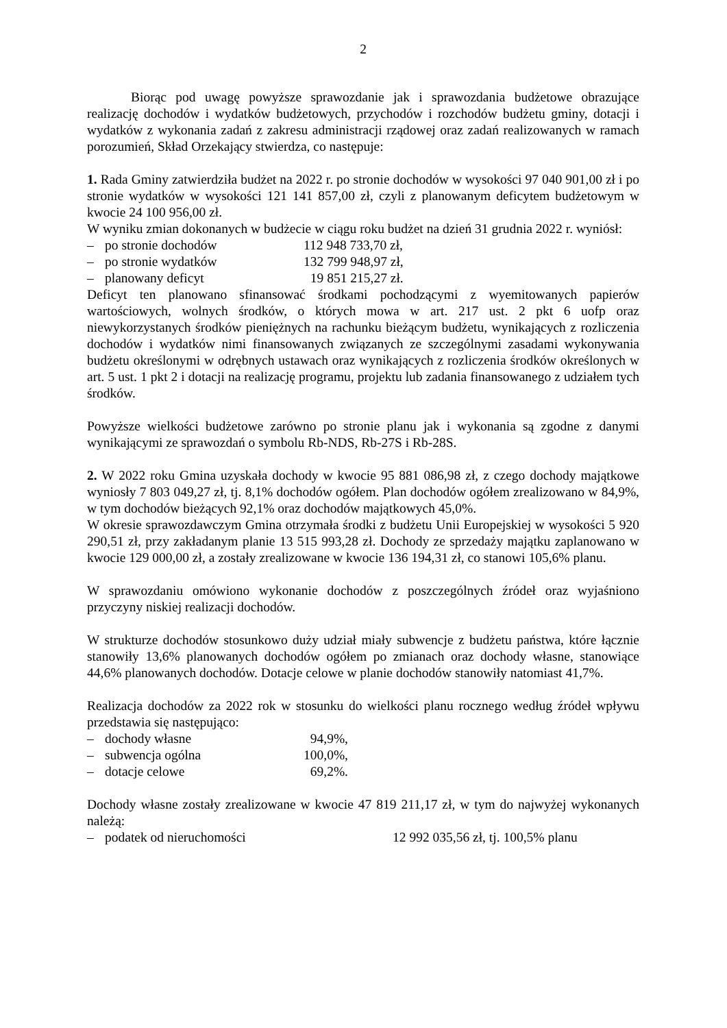2
Biorąc pod uwagę powyższe sprawozdanie jak i sprawozdania budżetowe obrazujące realizację dochodów i wydatków budżetowych, przychodów i rozchodów budżetu gminy, dotacji i wydatków z wykonania zadań z zakresu administracji rządowej oraz zadań realizowanych w ramach porozumień, Skład Orzekający stwierdza, co następuje:
1. Rada Gminy zatwierdziła budżet na 2022 r. po stronie dochodów w wysokości 97 040 901,00 zł i po stronie wydatków w wysokości 121 141 857,00 zł, czyli z planowanym deficytem budżetowym w kwocie 24 100 956,00 zł.
W wyniku zmian dokonanych w budżecie w ciągu roku budżet na dzień 31 grudnia 2022 r. wyniósł:
– po stronie dochodów 112 948 733,70 zł,
– po stronie wydatków 132 799 948,97 zł,
– planowany deficyt 19 851 215,27 zł.
Deficyt ten planowano sfinansować środkami pochodzącymi z wyemitowanych papierów wartościowych, wolnych środków, o których mowa w art. 217 ust. 2 pkt 6 uofp oraz niewykorzystanych środków pieniężnych na rachunku bieżącym budżetu, wynikających z rozliczenia dochodów i wydatków nimi finansowanych związanych ze szczególnymi zasadami wykonywania budżetu określonymi w odrębnych ustawach oraz wynikających z rozliczenia środków określonych w art. 5 ust. 1 pkt 2 i dotacji na realizację programu, projektu lub zadania finansowanego z udziałem tych środków.
Powyższe wielkości budżetowe zarówno po stronie planu jak i wykonania są zgodne z danymi wynikającymi ze sprawozdań o symbolu Rb-NDS, Rb-27S i Rb-28S.
2. W 2022 roku Gmina uzyskała dochody w kwocie 95 881 086,98 zł, z czego dochody majątkowe wyniosły 7 803 049,27 zł, tj. 8,1% dochodów ogółem. Plan dochodów ogółem zrealizowano w 84,9%, w tym dochodów bieżących 92,1% oraz dochodów majątkowych 45,0%.
W okresie sprawozdawczym Gmina otrzymała środki z budżetu Unii Europejskiej w wysokości 5 920 290,51 zł, przy zakładanym planie 13 515 993,28 zł. Dochody ze sprzedaży majątku zaplanowano w kwocie 129 000,00 zł, a zostały zrealizowane w kwocie 136 194,31 zł, co stanowi 105,6% planu.
W sprawozdaniu omówiono wykonanie dochodów z poszczególnych źródeł oraz wyjaśniono przyczyny niskiej realizacji dochodów.
W strukturze dochodów stosunkowo duży udział miały subwencje z budżetu państwa, które łącznie stanowiły 13,6% planowanych dochodów ogółem po zmianach oraz dochody własne, stanowiące 44,6% planowanych dochodów. Dotacje celowe w planie dochodów stanowiły natomiast 41,7%.
Realizacja dochodów za 2022 rok w stosunku do wielkości planu rocznego według źródeł wpływu przedstawia się następująco:
– dochody własne 94,9%,
– subwencja ogólna 100,0%,
– dotacje celowe 69,2%.
Dochody własne zostały zrealizowane w kwocie 47 819 211,17 zł, w tym do najwyżej wykonanych należą:
– podatek od nieruchomości 12 992 035,56 zł, tj. 100,5% planu